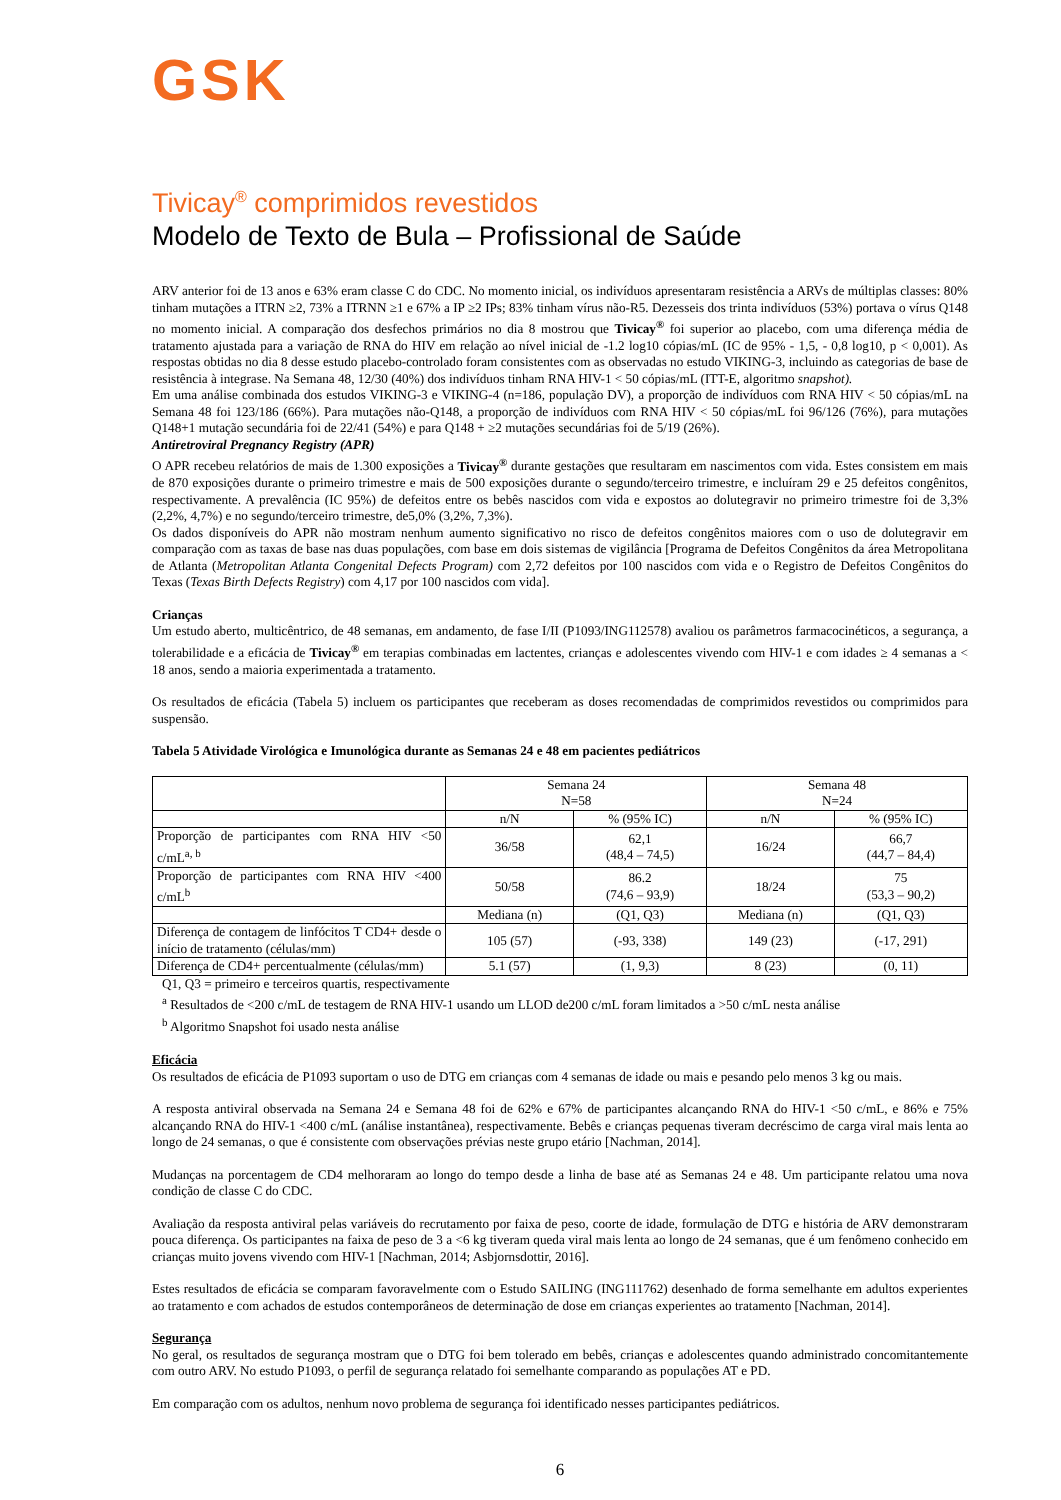GSK
Tivicay<sup>®</sup> comprimidos revestidos
Modelo de Texto de Bula – Profissional de Saúde
ARV anterior foi de 13 anos e 63% eram classe C do CDC. No momento inicial, os indivíduos apresentaram resistência a ARVs de múltiplas classes: 80% tinham mutações a ITRN ≥2, 73% a ITRNN ≥1 e 67% a IP ≥2 IPs; 83% tinham vírus não-R5. Dezesseis dos trinta indivíduos (53%) portava o vírus Q148 no momento inicial. A comparação dos desfechos primários no dia 8 mostrou que Tivicay<sup>®</sup> foi superior ao placebo, com uma diferença média de tratamento ajustada para a variação de RNA do HIV em relação ao nível inicial de -1.2 log10 cópias/mL (IC de 95% - 1,5, - 0,8 log10, p < 0,001). As respostas obtidas no dia 8 desse estudo placebo-controlado foram consistentes com as observadas no estudo VIKING-3, incluindo as categorias de base de resistência à integrase. Na Semana 48, 12/30 (40%) dos indivíduos tinham RNA HIV-1 < 50 cópias/mL (ITT-E, algoritmo snapshot).
Em uma análise combinada dos estudos VIKING-3 e VIKING-4 (n=186, população DV), a proporção de indivíduos com RNA HIV < 50 cópias/mL na Semana 48 foi 123/186 (66%). Para mutações não-Q148, a proporção de indivíduos com RNA HIV < 50 cópias/mL foi 96/126 (76%), para mutações Q148+1 mutação secundária foi de 22/41 (54%) e para Q148 + ≥2 mutações secundárias foi de 5/19 (26%).
Antiretroviral Pregnancy Registry (APR)
O APR recebeu relatórios de mais de 1.300 exposições a Tivicay<sup>®</sup> durante gestações que resultaram em nascimentos com vida. Estes consistem em mais de 870 exposições durante o primeiro trimestre e mais de 500 exposições durante o segundo/terceiro trimestre, e incluíram 29 e 25 defeitos congênitos, respectivamente. A prevalência (IC 95%) de defeitos entre os bebês nascidos com vida e expostos ao dolutegravir no primeiro trimestre foi de 3,3% (2,2%, 4,7%) e no segundo/terceiro trimestre, de5,0% (3,2%, 7,3%).
Os dados disponíveis do APR não mostram nenhum aumento significativo no risco de defeitos congênitos maiores com o uso de dolutegravir em comparação com as taxas de base nas duas populações, com base em dois sistemas de vigilância [Programa de Defeitos Congênitos da área Metropolitana de Atlanta (Metropolitan Atlanta Congenital Defects Program) com 2,72 defeitos por 100 nascidos com vida e o Registro de Defeitos Congênitos do Texas (Texas Birth Defects Registry) com 4,17 por 100 nascidos com vida].
Crianças
Um estudo aberto, multicêntrico, de 48 semanas, em andamento, de fase I/II (P1093/ING112578) avaliou os parâmetros farmacocinéticos, a segurança, a tolerabilidade e a eficácia de Tivicay<sup>®</sup> em terapias combinadas em lactentes, crianças e adolescentes vivendo com HIV-1 e com idades ≥ 4 semanas a < 18 anos, sendo a maioria experimentada a tratamento.
Os resultados de eficácia (Tabela 5) incluem os participantes que receberam as doses recomendadas de comprimidos revestidos ou comprimidos para suspensão.
Tabela 5 Atividade Virológica e Imunológica durante as Semanas 24 e 48 em pacientes pediátricos
| | Semana 24 N=58 | | Semana 48 N=24 | |
| --- | --- | --- | --- | --- |
| | n/N | % (95% IC) | n/N | % (95% IC) |
| Proporção de participantes com RNA HIV <50 c/mL<sup>a, b</sup> | 36/58 | 62,1 (48,4 – 74,5) | 16/24 | 66,7 (44,7 – 84,4) |
| Proporção de participantes com RNA HIV <400 c/mL<sup>b</sup> | 50/58 | 86.2 (74,6 – 93,9) | 18/24 | 75 (53,3 – 90,2) |
| | Mediana (n) | (Q1, Q3) | Mediana (n) | (Q1, Q3) |
| Diferença de contagem de linfócitos T CD4+ desde o início de tratamento (células/mm) | 105 (57) | (-93, 338) | 149 (23) | (-17, 291) |
| Diferença de CD4+ percentualmente (células/mm) | 5.1 (57) | (1, 9,3) | 8 (23) | (0, 11) |
Q1, Q3 = primeiro e terceiros quartis, respectivamente
<sup>a</sup> Resultados de <200 c/mL de testagem de RNA HIV-1 usando um LLOD de200 c/mL foram limitados a >50 c/mL nesta análise
<sup>b</sup> Algoritmo Snapshot foi usado nesta análise
Eficácia
Os resultados de eficácia de P1093 suportam o uso de DTG em crianças com 4 semanas de idade ou mais e pesando pelo menos 3 kg ou mais.
A resposta antiviral observada na Semana 24 e Semana 48 foi de 62% e 67% de participantes alcançando RNA do HIV-1 <50 c/mL, e 86% e 75% alcançando RNA do HIV-1 <400 c/mL (análise instantânea), respectivamente. Bebês e crianças pequenas tiveram decréscimo de carga viral mais lenta ao longo de 24 semanas, o que é consistente com observações prévias neste grupo etário [Nachman, 2014].
Mudanças na porcentagem de CD4 melhoraram ao longo do tempo desde a linha de base até as Semanas 24 e 48. Um participante relatou uma nova condição de classe C do CDC.
Avaliação da resposta antiviral pelas variáveis do recrutamento por faixa de peso, coorte de idade, formulação de DTG e história de ARV demonstraram pouca diferença. Os participantes na faixa de peso de 3 a <6 kg tiveram queda viral mais lenta ao longo de 24 semanas, que é um fenômeno conhecido em crianças muito jovens vivendo com HIV-1 [Nachman, 2014; Asbjornsdottir, 2016].
Estes resultados de eficácia se comparam favoravelmente com o Estudo SAILING (ING111762) desenhado de forma semelhante em adultos experientes ao tratamento e com achados de estudos contemporâneos de determinação de dose em crianças experientes ao tratamento [Nachman, 2014].
Segurança
No geral, os resultados de segurança mostram que o DTG foi bem tolerado em bebês, crianças e adolescentes quando administrado concomitantemente com outro ARV. No estudo P1093, o perfil de segurança relatado foi semelhante comparando as populações AT e PD.
Em comparação com os adultos, nenhum novo problema de segurança foi identificado nesses participantes pediátricos.
6